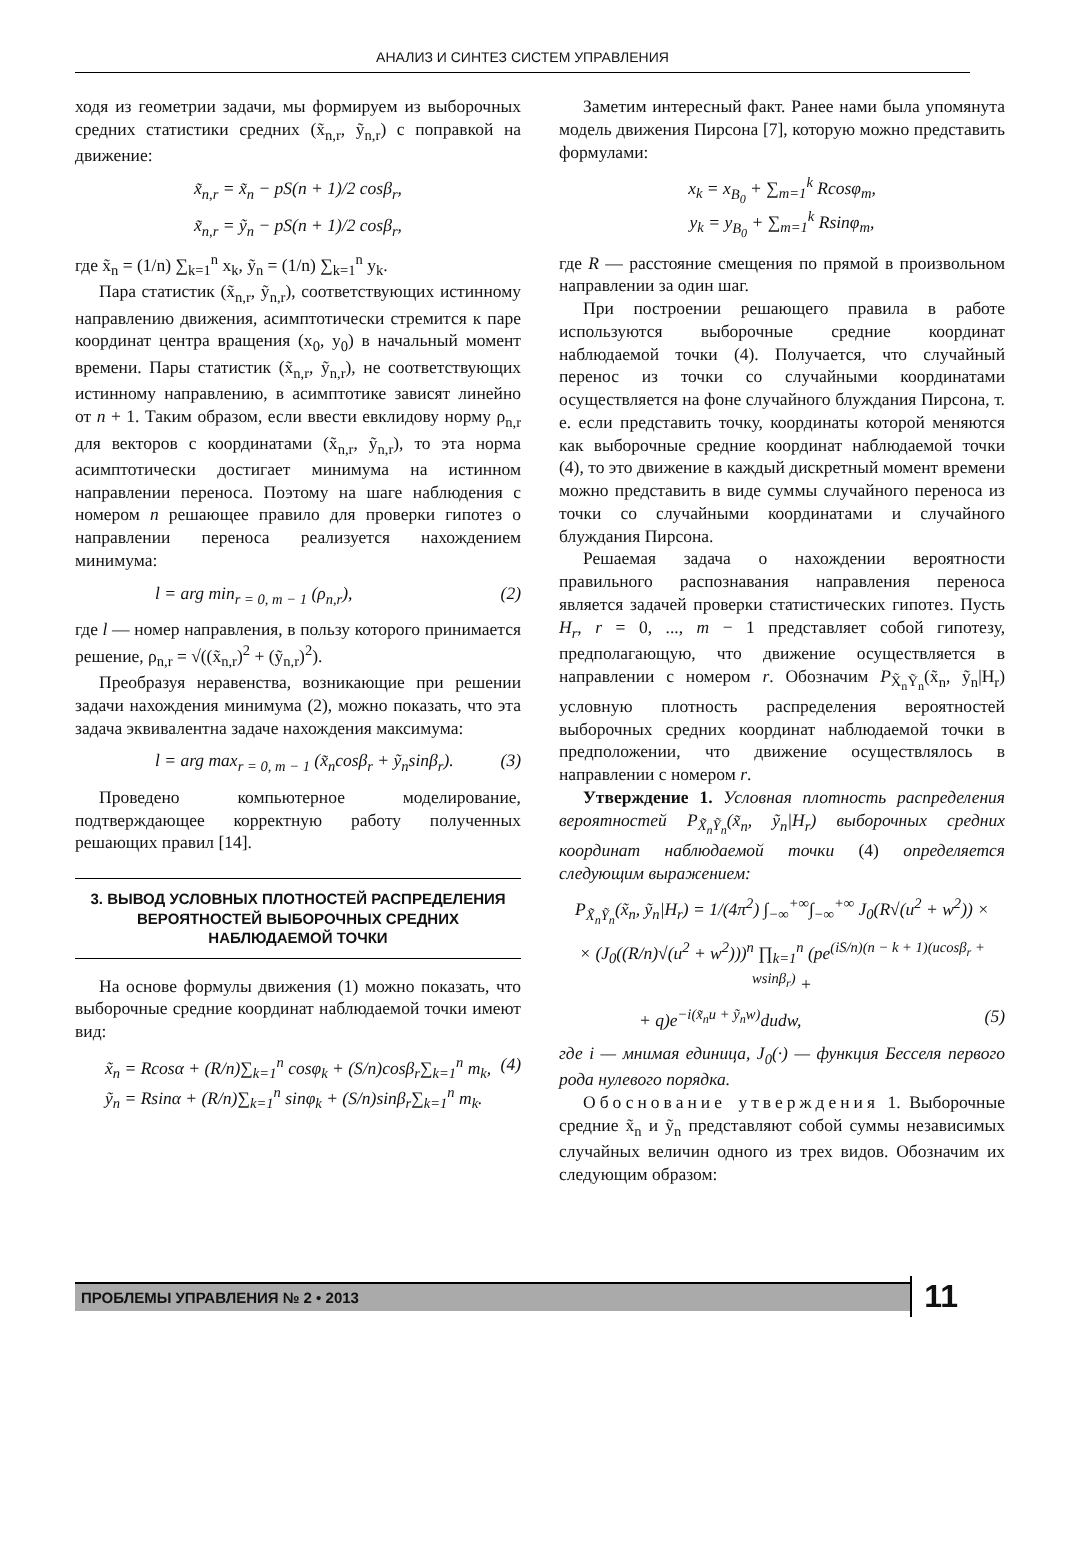АНАЛИЗ И СИНТЕЗ СИСТЕМ УПРАВЛЕНИЯ
ходя из геометрии задачи, мы формируем из выборочных средних статистики средних (x̃<sub>n,r</sub>, ỹ<sub>n,r</sub>) с поправкой на движение:
x̃<sub>n,r</sub> = x̃<sub>n</sub> − pS(n + 1)/2 cosβ<sub>r</sub>,
x̃<sub>n,r</sub> = ỹ<sub>n</sub> − pS(n + 1)/2 cosβ<sub>r</sub>,
где x̃<sub>n</sub> = (1/n) ∑<sub>k=1</sub><sup>n</sup> x<sub>k</sub>, ỹ<sub>n</sub> = (1/n) ∑<sub>k=1</sub><sup>n</sup> y<sub>k</sub>.
Пара статистик (x̃<sub>n,r</sub>, ỹ<sub>n,r</sub>), соответствующих истинному направлению движения, асимптотически стремится к паре координат центра вращения (x<sub>0</sub>, y<sub>0</sub>) в начальный момент времени. Пары статистик (x̃<sub>n,r</sub>, ỹ<sub>n,r</sub>), не соответствующих истинному направлению, в асимптотике зависят линейно от n + 1. Таким образом, если ввести евклидову норму ρ<sub>n,r</sub> для векторов с координатами (x̃<sub>n,r</sub>, ỹ<sub>n,r</sub>), то эта норма асимптотически достигает минимума на истинном направлении переноса. Поэтому на шаге наблюдения с номером n решающее правило для проверки гипотез о направлении переноса реализуется нахождением минимума:
l = arg min<sub>r = 0, m − 1</sub> (ρ<sub>n,r</sub>), (2)
где l — номер направления, в пользу которого принимается решение, ρ<sub>n,r</sub> = √((x̃<sub>n,r</sub>)<sup>2</sup> + (ỹ<sub>n,r</sub>)<sup>2</sup>).
Преобразуя неравенства, возникающие при решении задачи нахождения минимума (2), можно показать, что эта задача эквивалентна задаче нахождения максимума:
l = arg max<sub>r = 0, m − 1</sub> (x̃<sub>n</sub>cosβ<sub>r</sub> + ỹ<sub>n</sub>sinβ<sub>r</sub>). (3)
Проведено компьютерное моделирование, подтверждающее корректную работу полученных решающих правил [14].
3. ВЫВОД УСЛОВНЫХ ПЛОТНОСТЕЙ РАСПРЕДЕЛЕНИЯ ВЕРОЯТНОСТЕЙ ВЫБОРОЧНЫХ СРЕДНИХ НАБЛЮДАЕМОЙ ТОЧКИ
На основе формулы движения (1) можно показать, что выборочные средние координат наблюдаемой точки имеют вид:
x̃<sub>n</sub> = Rcosα + (R/n)∑<sub>k=1</sub><sup>n</sup> cosφ<sub>k</sub> + (S/n)cosβ<sub>r</sub>∑<sub>k=1</sub><sup>n</sup> m<sub>k</sub>,
ỹ<sub>n</sub> = Rsinα + (R/n)∑<sub>k=1</sub><sup>n</sup> sinφ<sub>k</sub> + (S/n)sinβ<sub>r</sub>∑<sub>k=1</sub><sup>n</sup> m<sub>k</sub>. (4)
Заметим интересный факт. Ранее нами была упомянута модель движения Пирсона [7], которую можно представить формулами:
x<sub>k</sub> = x<sub>B<sub>0</sub></sub> + ∑<sub>m=1</sub><sup>k</sup> Rcosφ<sub>m</sub>,
y<sub>k</sub> = y<sub>B<sub>0</sub></sub> + ∑<sub>m=1</sub><sup>k</sup> Rsinφ<sub>m</sub>,
где R — расстояние смещения по прямой в произвольном направлении за один шаг.
При построении решающего правила в работе используются выборочные средние координат наблюдаемой точки (4). Получается, что случайный перенос из точки со случайными координатами осуществляется на фоне случайного блуждания Пирсона, т. е. если представить точку, координаты которой меняются как выборочные средние координат наблюдаемой точки (4), то это движение в каждый дискретный момент времени можно представить в виде суммы случайного переноса из точки со случайными координатами и случайного блуждания Пирсона.
Решаемая задача о нахождении вероятности правильного распознавания направления переноса является задачей проверки статистических гипотез. Пусть H<sub>r</sub>, r = 0, ..., m − 1 представляет собой гипотезу, предполагающую, что движение осуществляется в направлении с номером r. Обозначим P<sub>X̃<sub>n</sub>Ỹ<sub>n</sub></sub>(x̃<sub>n</sub>, ỹ<sub>n</sub>|H<sub>r</sub>) условную плотность распределения вероятностей выборочных средних координат наблюдаемой точки в предположении, что движение осуществлялось в направлении с номером r.
Утверждение 1. Условная плотность распределения вероятностей P<sub>X̃<sub>n</sub>Ỹ<sub>n</sub></sub>(x̃<sub>n</sub>, ỹ<sub>n</sub>|H<sub>r</sub>) выборочных средних координат наблюдаемой точки (4) определяется следующим выражением:
P<sub>X̃<sub>n</sub>Ỹ<sub>n</sub></sub>(x̃<sub>n</sub>, ỹ<sub>n</sub>|H<sub>r</sub>) = 1/(4π<sup>2</sup>) ∫<sub>−∞</sub><sup>+∞</sup>∫<sub>−∞</sub><sup>+∞</sup> J<sub>0</sub>(R√(u<sup>2</sup> + w<sup>2</sup>)) ×
× (J<sub>0</sub>((R/n)√(u<sup>2</sup> + w<sup>2</sup>)))<sup>n</sup> ∏<sub>k=1</sub><sup>n</sup> (pe<sup>(iS/n)(n − k + 1)(ucosβ<sub>r</sub> + wsinβ<sub>r</sub>)</sup> +
+ q)e<sup>−i(x̃<sub>n</sub>u + ỹ<sub>n</sub>w)</sup>dudw, (5)
где i — мнимая единица, J<sub>0</sub>(·) — функция Бесселя первого рода нулевого порядка.
Обоснование утверждения 1. Выборочные средние x̃<sub>n</sub> и ỹ<sub>n</sub> представляют собой суммы независимых случайных величин одного из трех видов. Обозначим их следующим образом:
ПРОБЛЕМЫ УПРАВЛЕНИЯ № 2 • 2013
11